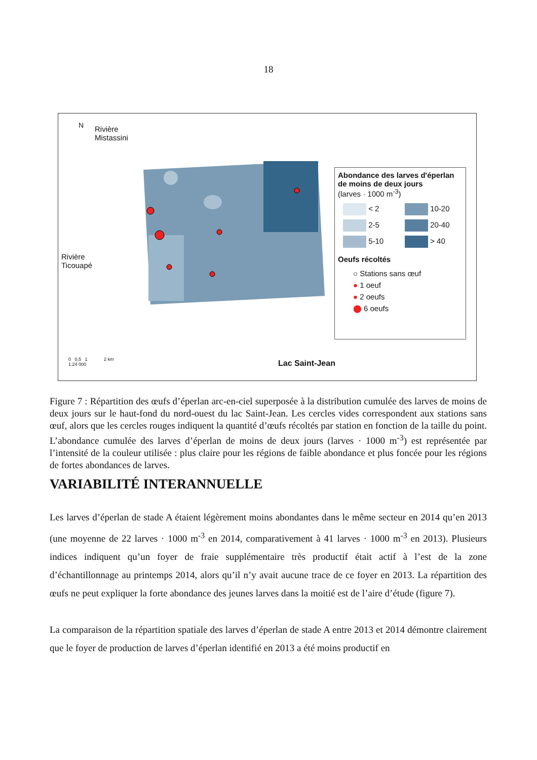18
N
Rivière
Mistassini
Rivière
Ticouapé
0 0,5 1 2 km
1:24 000
Lac Saint-Jean
Abondance des larves d'éperlan de moins de deux jours
(larves · 1000 m<sup>-3</sup>)
< 2
10-20
2-5
20-40
5-10
> 40
Oeufs récoltés
○ Stations sans œuf
● 1 oeuf
● 2 oeufs
⬤ 6 oeufs
Figure 7 : Répartition des œufs d’éperlan arc-en-ciel superposée à la distribution cumulée des larves de moins de deux jours sur le haut-fond du nord-ouest du lac Saint-Jean. Les cercles vides correspondent aux stations sans œuf, alors que les cercles rouges indiquent la quantité d’œufs récoltés par station en fonction de la taille du point. L’abondance cumulée des larves d’éperlan de moins de deux jours (larves · 1000 m<sup>-3</sup>) est représentée par l’intensité de la couleur utilisée : plus claire pour les régions de faible abondance et plus foncée pour les régions de fortes abondances de larves.
VARIABILITÉ INTERANNUELLE
Les larves d’éperlan de stade A étaient légèrement moins abondantes dans le même secteur en 2014 qu’en 2013 (une moyenne de 22 larves · 1000 m<sup>-3</sup> en 2014, comparativement à 41 larves · 1000 m<sup>-3</sup> en 2013). Plusieurs indices indiquent qu’un foyer de fraie supplémentaire très productif était actif à l’est de la zone d’échantillonnage au printemps 2014, alors qu’il n’y avait aucune trace de ce foyer en 2013. La répartition des œufs ne peut expliquer la forte abondance des jeunes larves dans la moitié est de l’aire d’étude (figure 7).
La comparaison de la répartition spatiale des larves d’éperlan de stade A entre 2013 et 2014 démontre clairement que le foyer de production de larves d’éperlan identifié en 2013 a été moins productif en